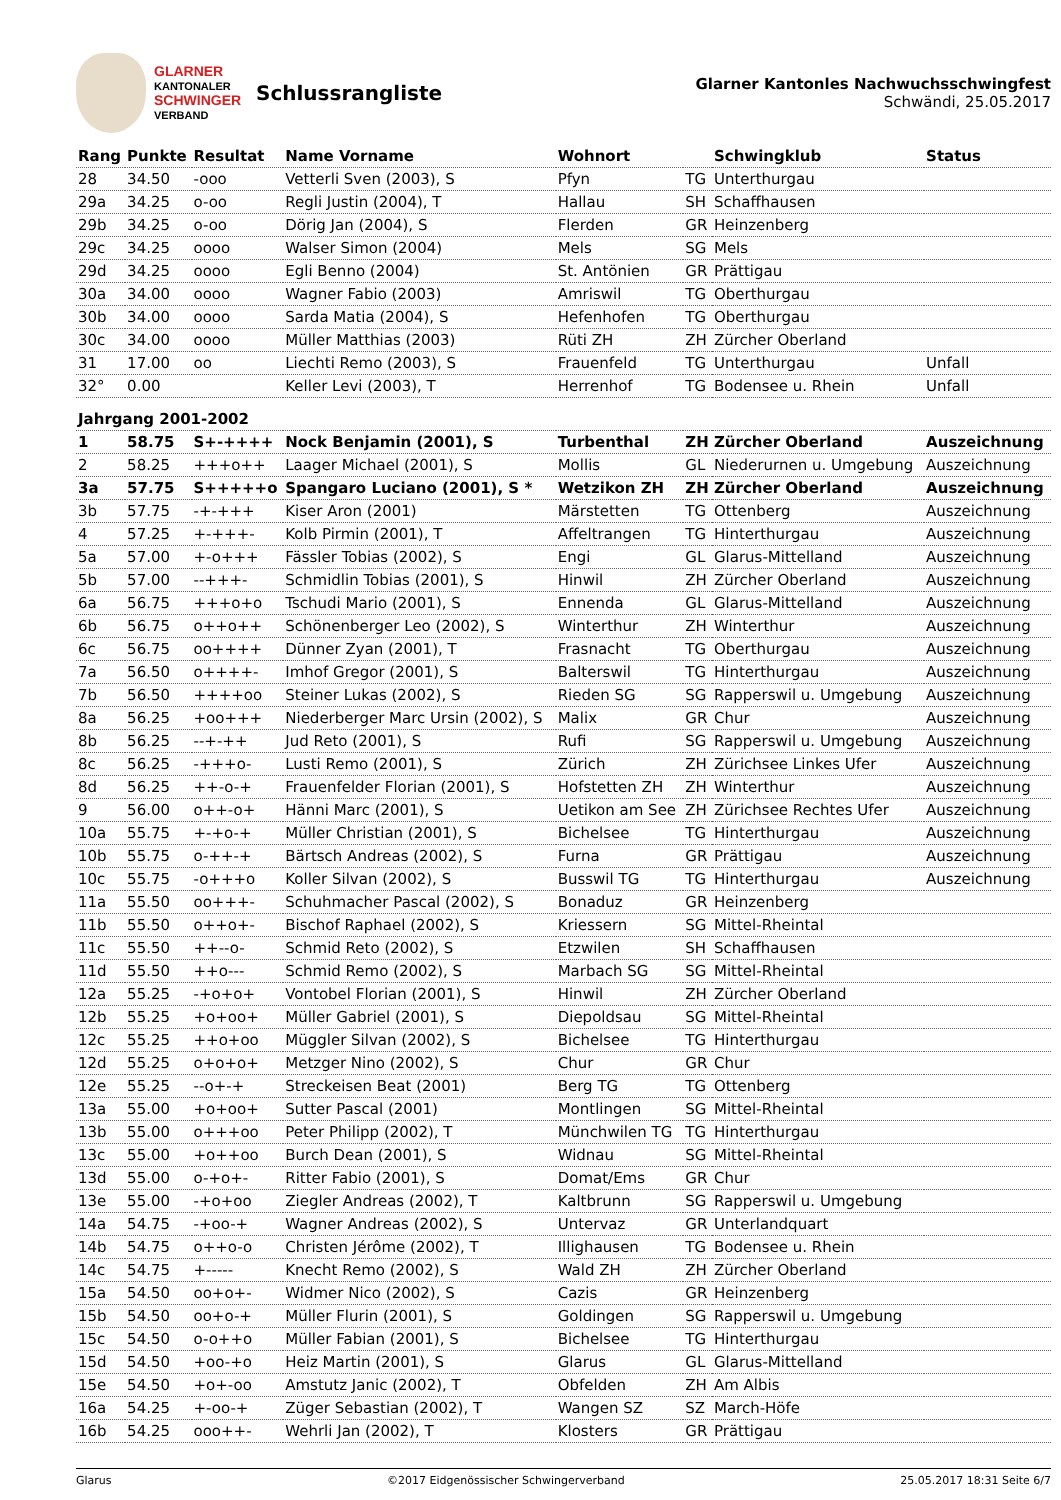GLARNER
KANTONALER
SCHWINGER
VERBAND
Schlussrangliste
Glarner Kantonles Nachwuchsschwingfest
Schwändi, 25.05.2017
| Rang | Punkte | Resultat | Name Vorname | Wohnort | | Schwingklub | Status |
| --- | --- | --- | --- | --- | --- | --- | --- |
| 28 | 34.50 | -ooo | Vetterli Sven (2003), S | Pfyn | TG | Unterthurgau | |
| 29a | 34.25 | o-oo | Regli Justin (2004), T | Hallau | SH | Schaffhausen | |
| 29b | 34.25 | o-oo | Dörig Jan (2004), S | Flerden | GR | Heinzenberg | |
| 29c | 34.25 | oooo | Walser Simon (2004) | Mels | SG | Mels | |
| 29d | 34.25 | oooo | Egli Benno (2004) | St. Antönien | GR | Prättigau | |
| 30a | 34.00 | oooo | Wagner Fabio (2003) | Amriswil | TG | Oberthurgau | |
| 30b | 34.00 | oooo | Sarda Matia (2004), S | Hefenhofen | TG | Oberthurgau | |
| 30c | 34.00 | oooo | Müller Matthias (2003) | Rüti ZH | ZH | Zürcher Oberland | |
| 31 | 17.00 | oo | Liechti Remo (2003), S | Frauenfeld | TG | Unterthurgau | Unfall |
| 32° | 0.00 | | Keller Levi (2003), T | Herrenhof | TG | Bodensee u. Rhein | Unfall |
| Jahrgang 2001-2002 | | | | | | | |
| 1 | 58.75 | S+-++++ | Nock Benjamin (2001), S | Turbenthal | ZH | Zürcher Oberland | Auszeichnung |
| 2 | 58.25 | +++o++ | Laager Michael (2001), S | Mollis | GL | Niederurnen u. Umgebung | Auszeichnung |
| 3a | 57.75 | S+++++o | Spangaro Luciano (2001), S * | Wetzikon ZH | ZH | Zürcher Oberland | Auszeichnung |
| 3b | 57.75 | -+-+++ | Kiser Aron (2001) | Märstetten | TG | Ottenberg | Auszeichnung |
| 4 | 57.25 | +-+++- | Kolb Pirmin (2001), T | Affeltrangen | TG | Hinterthurgau | Auszeichnung |
| 5a | 57.00 | +-o+++ | Fässler Tobias (2002), S | Engi | GL | Glarus-Mittelland | Auszeichnung |
| 5b | 57.00 | --+++- | Schmidlin Tobias (2001), S | Hinwil | ZH | Zürcher Oberland | Auszeichnung |
| 6a | 56.75 | +++o+o | Tschudi Mario (2001), S | Ennenda | GL | Glarus-Mittelland | Auszeichnung |
| 6b | 56.75 | o++o++ | Schönenberger Leo (2002), S | Winterthur | ZH | Winterthur | Auszeichnung |
| 6c | 56.75 | oo++++ | Dünner Zyan (2001), T | Frasnacht | TG | Oberthurgau | Auszeichnung |
| 7a | 56.50 | o++++- | Imhof Gregor (2001), S | Balterswil | TG | Hinterthurgau | Auszeichnung |
| 7b | 56.50 | ++++oo | Steiner Lukas (2002), S | Rieden SG | SG | Rapperswil u. Umgebung | Auszeichnung |
| 8a | 56.25 | +oo+++ | Niederberger Marc Ursin (2002), S | Malix | GR | Chur | Auszeichnung |
| 8b | 56.25 | --+-++ | Jud Reto (2001), S | Rufi | SG | Rapperswil u. Umgebung | Auszeichnung |
| 8c | 56.25 | -+++o- | Lusti Remo (2001), S | Zürich | ZH | Zürichsee Linkes Ufer | Auszeichnung |
| 8d | 56.25 | ++-o-+ | Frauenfelder Florian (2001), S | Hofstetten ZH | ZH | Winterthur | Auszeichnung |
| 9 | 56.00 | o++-o+ | Hänni Marc (2001), S | Uetikon am See | ZH | Zürichsee Rechtes Ufer | Auszeichnung |
| 10a | 55.75 | +-+o-+ | Müller Christian (2001), S | Bichelsee | TG | Hinterthurgau | Auszeichnung |
| 10b | 55.75 | o-++-+ | Bärtsch Andreas (2002), S | Furna | GR | Prättigau | Auszeichnung |
| 10c | 55.75 | -o+++o | Koller Silvan (2002), S | Busswil TG | TG | Hinterthurgau | Auszeichnung |
| 11a | 55.50 | oo+++- | Schuhmacher Pascal (2002), S | Bonaduz | GR | Heinzenberg | |
| 11b | 55.50 | o++o+- | Bischof Raphael (2002), S | Kriessern | SG | Mittel-Rheintal | |
| 11c | 55.50 | ++--o- | Schmid Reto (2002), S | Etzwilen | SH | Schaffhausen | |
| 11d | 55.50 | ++o--- | Schmid Remo (2002), S | Marbach SG | SG | Mittel-Rheintal | |
| 12a | 55.25 | -+o+o+ | Vontobel Florian (2001), S | Hinwil | ZH | Zürcher Oberland | |
| 12b | 55.25 | +o+oo+ | Müller Gabriel (2001), S | Diepoldsau | SG | Mittel-Rheintal | |
| 12c | 55.25 | ++o+oo | Müggler Silvan (2002), S | Bichelsee | TG | Hinterthurgau | |
| 12d | 55.25 | o+o+o+ | Metzger Nino (2002), S | Chur | GR | Chur | |
| 12e | 55.25 | --o+-+ | Streckeisen Beat (2001) | Berg TG | TG | Ottenberg | |
| 13a | 55.00 | +o+oo+ | Sutter Pascal (2001) | Montlingen | SG | Mittel-Rheintal | |
| 13b | 55.00 | o+++oo | Peter Philipp (2002), T | Münchwilen TG | TG | Hinterthurgau | |
| 13c | 55.00 | +o++oo | Burch Dean (2001), S | Widnau | SG | Mittel-Rheintal | |
| 13d | 55.00 | o-+o+- | Ritter Fabio (2001), S | Domat/Ems | GR | Chur | |
| 13e | 55.00 | -+o+oo | Ziegler Andreas (2002), T | Kaltbrunn | SG | Rapperswil u. Umgebung | |
| 14a | 54.75 | -+oo-+ | Wagner Andreas (2002), S | Untervaz | GR | Unterlandquart | |
| 14b | 54.75 | o++o-o | Christen Jérôme (2002), T | Illighausen | TG | Bodensee u. Rhein | |
| 14c | 54.75 | +----- | Knecht Remo (2002), S | Wald ZH | ZH | Zürcher Oberland | |
| 15a | 54.50 | oo+o+- | Widmer Nico (2002), S | Cazis | GR | Heinzenberg | |
| 15b | 54.50 | oo+o-+ | Müller Flurin (2001), S | Goldingen | SG | Rapperswil u. Umgebung | |
| 15c | 54.50 | o-o++o | Müller Fabian (2001), S | Bichelsee | TG | Hinterthurgau | |
| 15d | 54.50 | +oo-+o | Heiz Martin (2001), S | Glarus | GL | Glarus-Mittelland | |
| 15e | 54.50 | +o+-oo | Amstutz Janic (2002), T | Obfelden | ZH | Am Albis | |
| 16a | 54.25 | +-oo-+ | Züger Sebastian (2002), T | Wangen SZ | SZ | March-Höfe | |
| 16b | 54.25 | ooo++- | Wehrli Jan (2002), T | Klosters | GR | Prättigau | |
Glarus ©2017 Eidgenössischer Schwingerverband 25.05.2017 18:31 Seite 6/7